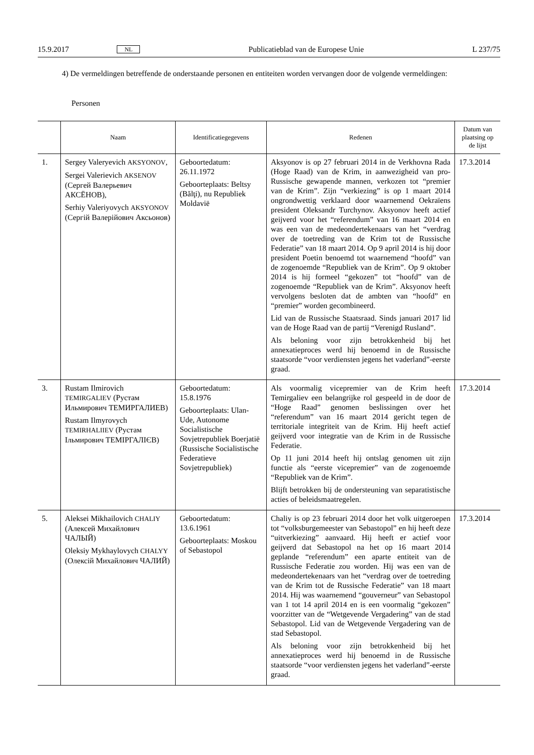15.9.2017 NL Publicatieblad van de Europese Unie L 237/75
4) De vermeldingen betreffende de onderstaande personen en entiteiten worden vervangen door de volgende vermeldingen:
Personen
| | Naam | Identificatiegegevens | Redenen | Datum van plaatsing op de lijst |
| --- | --- | --- | --- | --- |
| 1. | Sergey Valeryevich AKSYONOV , Sergei Valerievich AKSENOV (Сергей Валерьевич АКСЁНОВ), Serhiy Valeriyovych AKSYONOV (Сергій Валерійович Аксьонов) | Geboortedatum: 26.11.1972 Geboorteplaats: Beltsy (Bălţi), nu Republiek Moldavië | Aksyonov is op 27 februari 2014 in de Verkhovna Rada (Hoge Raad) van de Krim, in aanwezigheid van pro-Russische gewapende mannen, verkozen tot “premier van de Krim”. Zijn “verkiezing” is op 1 maart 2014 ongrondwettig verklaard door waarnemend Oekraïens president Oleksandr Turchynov. Aksyonov heeft actief geijverd voor het “referendum” van 16 maart 2014 en was een van de medeondertekenaars van het “verdrag over de toetreding van de Krim tot de Russische Federatie” van 18 maart 2014. Op 9 april 2014 is hij door president Poetin benoemd tot waarnemend “hoofd” van de zogenoemde “Republiek van de Krim”. Op 9 oktober 2014 is hij formeel “gekozen” tot “hoofd” van de zogenoemde “Republiek van de Krim”. Aksyonov heeft vervolgens besloten dat de ambten van “hoofd” en “premier” worden gecombineerd. Lid van de Russische Staatsraad. Sinds januari 2017 lid van de Hoge Raad van de partij “Verenigd Rusland”. Als beloning voor zijn betrokkenheid bij het annexatieproces werd hij benoemd in de Russische staatsorde “voor verdiensten jegens het vaderland”-eerste graad. | 17.3.2014 |
| 3. | Rustam Ilmirovich TEMIRGALIEV (Рустам Ильмирович ТЕМИРГАЛИЕВ) Rustam Ilmyrovych TEMIRHALIIEV (Рустам Ільмирович ТЕМІРГАЛІЄВ) | Geboortedatum: 15.8.1976 Geboorteplaats: Ulan-Ude, Autonome Socialistische Sovjetrepubliek Boerjatië (Russische Socialistische Federatieve Sovjetrepubliek) | Als voormalig vicepremier van de Krim heeft Temirgaliev een belangrijke rol gespeeld in de door de “Hoge Raad” genomen beslissingen over het “referendum” van 16 maart 2014 gericht tegen de territoriale integriteit van de Krim. Hij heeft actief geijverd voor integratie van de Krim in de Russische Federatie. Op 11 juni 2014 heeft hij ontslag genomen uit zijn functie als “eerste vicepremier” van de zogenoemde “Republiek van de Krim”. Blijft betrokken bij de ondersteuning van separatistische acties of beleidsmaatregelen. | 17.3.2014 |
| 5. | Aleksei Mikhailovich CHALIY (Алексей Михайлович ЧАЛЫЙ) Oleksiy Mykhaylovych CHALYY (Олексій Михайлович ЧАЛИЙ) | Geboortedatum: 13.6.1961 Geboorteplaats: Moskou of Sebastopol | Chaliy is op 23 februari 2014 door het volk uitgeroepen tot “volksburgemeester van Sebastopol” en hij heeft deze “uitverkiezing” aanvaard. Hij heeft er actief voor geijverd dat Sebastopol na het op 16 maart 2014 geplande “referendum” een aparte entiteit van de Russische Federatie zou worden. Hij was een van de medeondertekenaars van het “verdrag over de toetreding van de Krim tot de Russische Federatie” van 18 maart 2014. Hij was waarnemend “gouverneur” van Sebastopol van 1 tot 14 april 2014 en is een voormalig “gekozen” voorzitter van de “Wetgevende Vergadering” van de stad Sebastopol. Lid van de Wetgevende Vergadering van de stad Sebastopol. Als beloning voor zijn betrokkenheid bij het annexatieproces werd hij benoemd in de Russische staatsorde “voor verdiensten jegens het vaderland”-eerste graad. | 17.3.2014 |